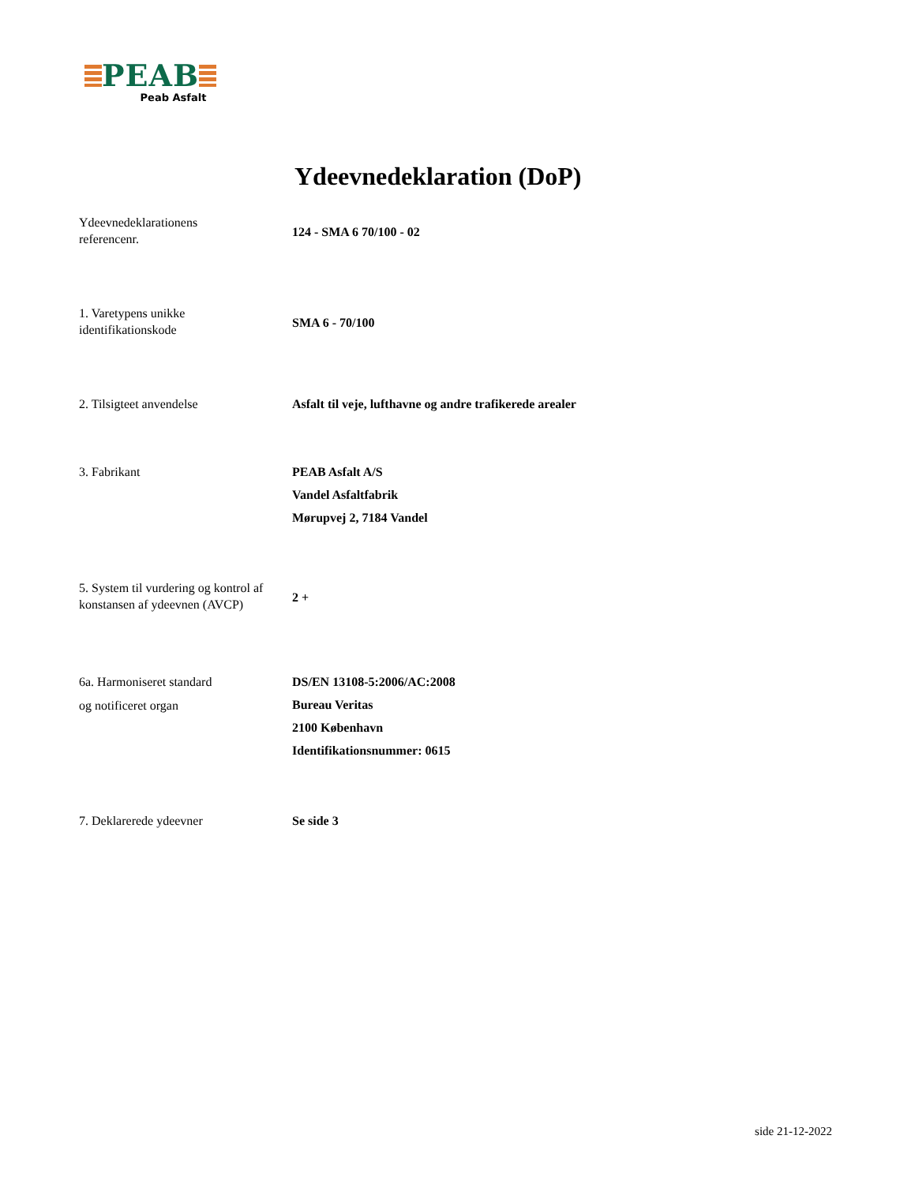PEAB
Peab Asfalt
Ydeevnedeklaration (DoP)
Ydeevnedeklarationens
referencenr.
124 - SMA 6 70/100 - 02
1. Varetypens unikke
identifikationskode
SMA 6 - 70/100
2. Tilsigteet anvendelse Asfalt til veje, lufthavne og andre trafikerede arealer
3. Fabrikant PEAB Asfalt A/S
Vandel Asfaltfabrik
Mørupvej 2, 7184 Vandel
5. System til vurdering og kontrol af
konstansen af ydeevnen (AVCP)
2 +
6a. Harmoniseret standard
og notificeret organ
DS/EN 13108-5:2006/AC:2008
Bureau Veritas
2100 København
Identifikationsnummer: 0615
7. Deklarerede ydeevner Se side 3
side 21-12-2022